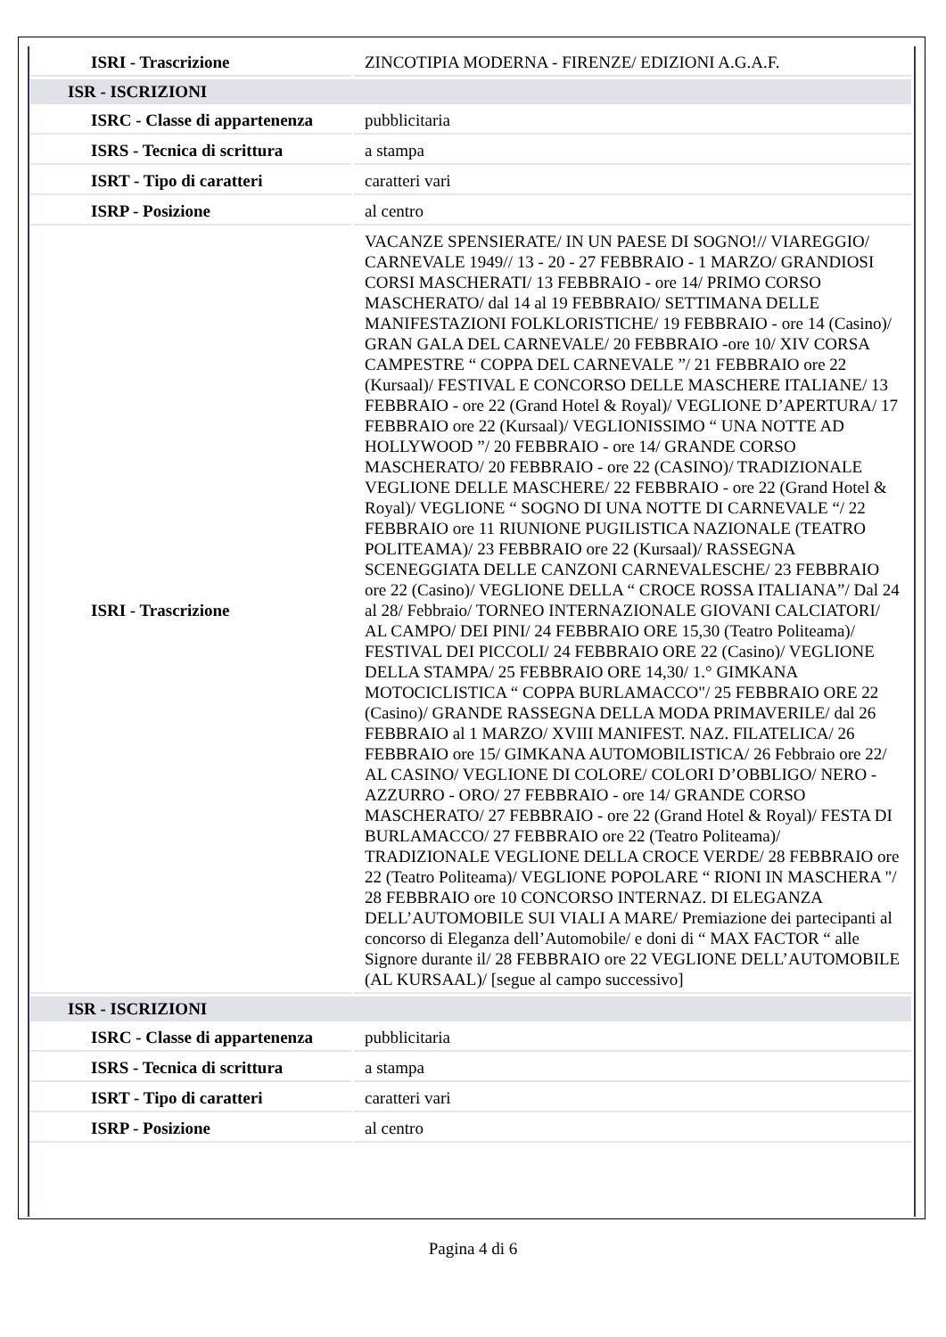| ISRI - Trascrizione | ZINCOTIPIA MODERNA - FIRENZE/ EDIZIONI A.G.A.F. |
| ISR - ISCRIZIONI | |
| ISRC - Classe di appartenenza | pubblicitaria |
| ISRS - Tecnica di scrittura | a stampa |
| ISRT - Tipo di caratteri | caratteri vari |
| ISRP - Posizione | al centro |
| ISRI - Trascrizione | VACANZE SPENSIERATE/ IN UN PAESE DI SOGNO!// VIAREGGIO/ CARNEVALE 1949// 13 - 20 - 27 FEBBRAIO - 1 MARZO/ GRANDIOSI CORSI MASCHERATI/ 13 FEBBRAIO - ore 14/ PRIMO CORSO MASCHERATO/ dal 14 al 19 FEBBRAIO/ SETTIMANA DELLE MANIFESTAZIONI FOLKLORISTICHE/ 19 FEBBRAIO - ore 14 (Casino)/ GRAN GALA DEL CARNEVALE/ 20 FEBBRAIO -ore 10/ XIV CORSA CAMPESTRE “ COPPA DEL CARNEVALE ”/ 21 FEBBRAIO ore 22 (Kursaal)/ FESTIVAL E CONCORSO DELLE MASCHERE ITALIANE/ 13 FEBBRAIO - ore 22 (Grand Hotel & Royal)/ VEGLIONE D’APERTURA/ 17 FEBBRAIO ore 22 (Kursaal)/ VEGLIONISSIMO “ UNA NOTTE AD HOLLYWOOD ”/ 20 FEBBRAIO - ore 14/ GRANDE CORSO MASCHERATO/ 20 FEBBRAIO - ore 22 (CASINO)/ TRADIZIONALE VEGLIONE DELLE MASCHERE/ 22 FEBBRAIO - ore 22 (Grand Hotel & Royal)/ VEGLIONE “ SOGNO DI UNA NOTTE DI CARNEVALE “/ 22 FEBBRAIO ore 11 RIUNIONE PUGILISTICA NAZIONALE (TEATRO POLITEAMA)/ 23 FEBBRAIO ore 22 (Kursaal)/ RASSEGNA SCENEGGIATA DELLE CANZONI CARNEVALESCHE/ 23 FEBBRAIO ore 22 (Casino)/ VEGLIONE DELLA “ CROCE ROSSA ITALIANA”/ Dal 24 al 28/ Febbraio/ TORNEO INTERNAZIONALE GIOVANI CALCIATORI/ AL CAMPO/ DEI PINI/ 24 FEBBRAIO ORE 15,30 (Teatro Politeama)/ FESTIVAL DEI PICCOLI/ 24 FEBBRAIO ORE 22 (Casino)/ VEGLIONE DELLA STAMPA/ 25 FEBBRAIO ORE 14,30/ 1.° GIMKANA MOTOCICLISTICA “ COPPA BURLAMACCO"/ 25 FEBBRAIO ORE 22 (Casino)/ GRANDE RASSEGNA DELLA MODA PRIMAVERILE/ dal 26 FEBBRAIO al 1 MARZO/ XVIII MANIFEST. NAZ. FILATELICA/ 26 FEBBRAIO ore 15/ GIMKANA AUTOMOBILISTICA/ 26 Febbraio ore 22/ AL CASINO/ VEGLIONE DI COLORE/ COLORI D’OBBLIGO/ NERO - AZZURRO - ORO/ 27 FEBBRAIO - ore 14/ GRANDE CORSO MASCHERATO/ 27 FEBBRAIO - ore 22 (Grand Hotel & Royal)/ FESTA DI BURLAMACCO/ 27 FEBBRAIO ore 22 (Teatro Politeama)/ TRADIZIONALE VEGLIONE DELLA CROCE VERDE/ 28 FEBBRAIO ore 22 (Teatro Politeama)/ VEGLIONE POPOLARE “ RIONI IN MASCHERA "/ 28 FEBBRAIO ore 10 CONCORSO INTERNAZ. DI ELEGANZA DELL’AUTOMOBILE SUI VIALI A MARE/ Premiazione dei partecipanti al concorso di Eleganza dell’Automobile/ e doni di “ MAX FACTOR “ alle Signore durante il/ 28 FEBBRAIO ore 22 VEGLIONE DELL’AUTOMOBILE (AL KURSAAL)/ [segue al campo successivo] |
| ISR - ISCRIZIONI | |
| ISRC - Classe di appartenenza | pubblicitaria |
| ISRS - Tecnica di scrittura | a stampa |
| ISRT - Tipo di caratteri | caratteri vari |
| ISRP - Posizione | al centro |
Pagina 4 di 6